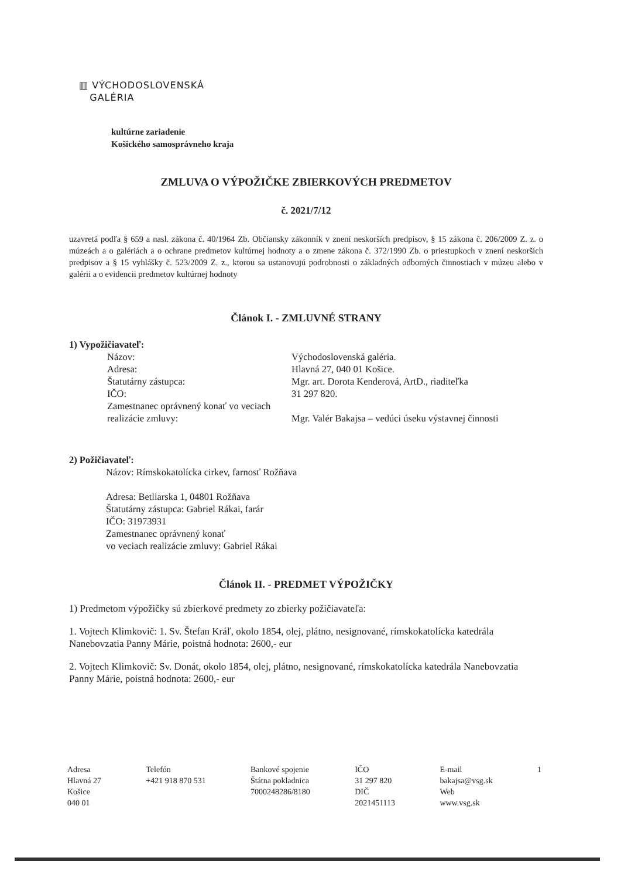▥ VÝCHODOSLOVENSKÁ
GALÉRIA
kultúrne zariadenie
Košického samosprávneho kraja
ZMLUVA O VÝPOŽIČKE ZBIERKOVÝCH PREDMETOV
č. 2021/7/12
uzavretá podľa § 659 a nasl. zákona č. 40/1964 Zb. Občiansky zákonník v znení neskorších predpisov, § 15 zákona č. 206/2009 Z. z. o múzeách a o galériách a o ochrane predmetov kultúrnej hodnoty a o zmene zákona č. 372/1990 Zb. o priestupkoch v znení neskorších predpisov a § 15 vyhlášky č. 523/2009 Z. z., ktorou sa ustanovujú podrobnosti o základných odborných činnostiach v múzeu alebo v galérii a o evidencii predmetov kultúrnej hodnoty
Článok I. - ZMLUVNÉ STRANY
1) Vypožičiavateľ:
Názov: Východoslovenská galéria.
Adresa: Hlavná 27, 040 01 Košice.
Štatutárny zástupca: Mgr. art. Dorota Kenderová, ArtD., riaditeľka
IČO: 31 297 820.
Zamestnanec oprávnený konať vo veciach realizácie zmluvy:
Mgr. Valér Bakajsa – vedúci úseku výstavnej činnosti
2) Požičiavateľ:
Názov: Rímskokatolícka cirkev, farnosť Rožňava
Adresa: Betliarska 1, 04801 Rožňava
Štatutárny zástupca: Gabriel Rákai, farár
IČO: 31973931
Zamestnanec oprávnený konať
vo veciach realizácie zmluvy: Gabriel Rákai
Článok II. - PREDMET VÝPOŽIČKY
1) Predmetom výpožičky sú zbierkové predmety zo zbierky požičiavateľa:
1. Vojtech Klimkovič: 1. Sv. Štefan Kráľ, okolo 1854, olej, plátno, nesignované, rímskokatolícka katedrála Nanebovzatia Panny Márie, poistná hodnota: 2600,- eur
2. Vojtech Klimkovič: Sv. Donát, okolo 1854, olej, plátno, nesignované, rímskokatolícka katedrála Nanebovzatia Panny Márie, poistná hodnota: 2600,- eur
Adresa
Hlavná 27
Košice
040 01
Telefón
+421 918 870 531
Bankové spojenie
Štátna pokladnica
7000248286/8180
IČO
31 297 820
DIČ
2021451113
E-mail
bakajsa@vsg.sk
Web
www.vsg.sk
1